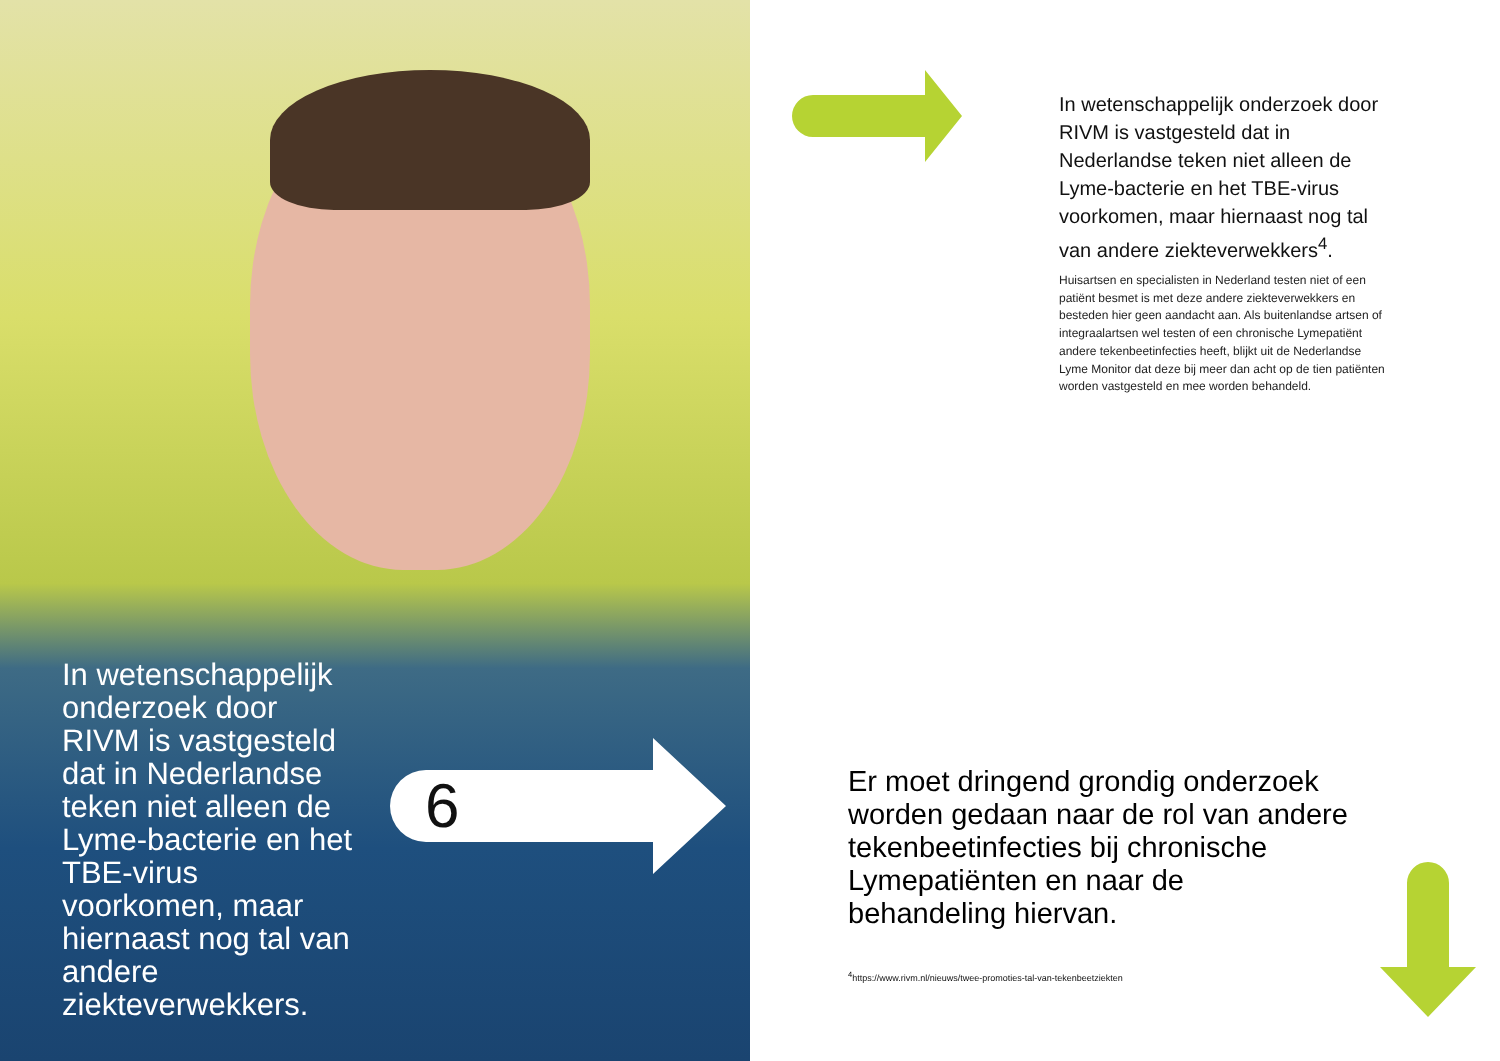In wetenschappelijk onderzoek door RIVM is vastgesteld dat in Nederlandse teken niet alleen de Lyme-bacterie en het TBE-virus voorkomen, maar hiernaast nog tal van andere ziekteverwekkers.
6
In wetenschappelijk onderzoek door RIVM is vastgesteld dat in Nederlandse teken niet alleen de Lyme-bacterie en het TBE-virus voorkomen, maar hiernaast nog tal van andere ziekteverwekkers<sup>4</sup>.
Huisartsen en specialisten in Nederland testen niet of een patiënt besmet is met deze andere ziekteverwekkers en besteden hier geen aandacht aan. Als buitenlandse artsen of integraalartsen wel testen of een chronische Lymepatiënt andere tekenbeetinfecties heeft, blijkt uit de Nederlandse Lyme Monitor dat deze bij meer dan acht op de tien patiënten worden vastgesteld en mee worden behandeld.
Er moet dringend grondig onderzoek worden gedaan naar de rol van andere tekenbeetinfecties bij chronische Lymepatiënten en naar de behandeling hiervan.
<sup>4</sup> https://www.rivm.nl/nieuws/twee-promoties-tal-van-tekenbeetziekten